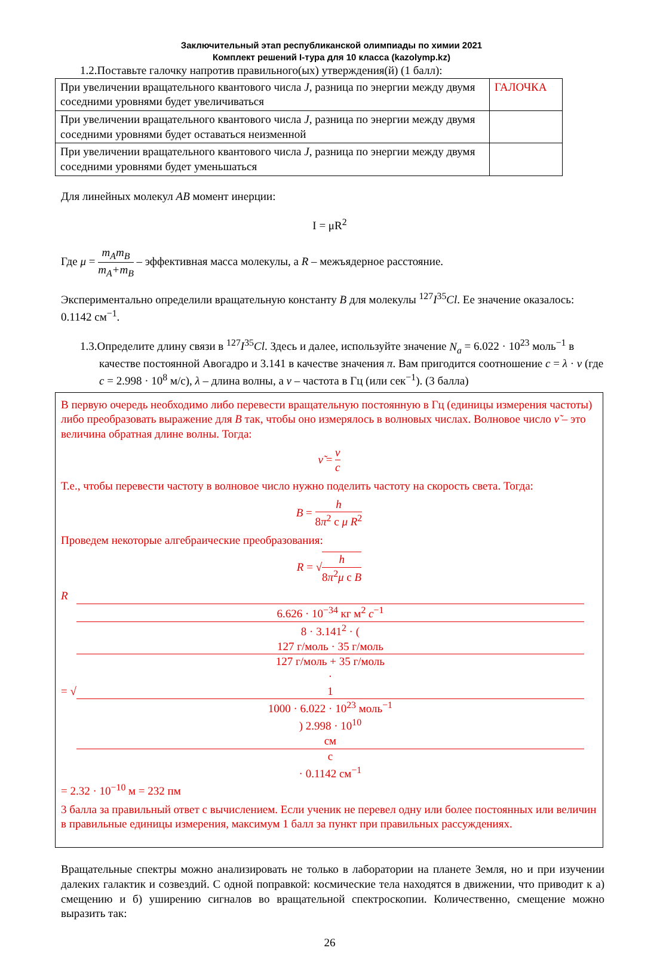Заключительный этап республиканской олимпиады по химии 2021
Комплект решений I-тура для 10 класса (kazolymp.kz)
1.2.Поставьте галочку напротив правильного(ых) утверждения(й) (1 балл):
| При увеличении вращательного квантового числа J , разница по энергии между двумя соседними уровнями будет увеличиваться | ГАЛОЧКА |
| При увеличении вращательного квантового числа J , разница по энергии между двумя соседними уровнями будет оставаться неизменной | |
| При увеличении вращательного квантового числа J , разница по энергии между двумя соседними уровнями будет уменьшаться | |
Для линейных молекул AB момент инерции:
I = μR<sup>2</sup>
Где μ = m<sub>A</sub>m<sub>B</sub> m<sub>A</sub>+m<sub>B</sub> – эффективная масса молекулы, а R – межъядерное расстояние.
Экспериментально определили вращательную константу B для молекулы <sup>127</sup>I<sup>35</sup>Cl. Ее значение оказалось: 0.1142 см<sup>−1</sup>.
1.3.Определите длину связи в <sup>127</sup>I<sup>35</sup>Cl. Здесь и далее, используйте значение N<sub>a</sub> = 6.022 · 10<sup>23</sup> моль<sup>−1</sup> в качестве постоянной Авогадро и 3.141 в качестве значения π. Вам пригодится соотношение c = λ · ν (где c = 2.998 · 10<sup>8</sup> м/с), λ – длина волны, а ν – частота в Гц (или сек<sup>−1</sup>). (3 балла)
В первую очередь необходимо либо перевести вращательную постоянную в Гц (единицы измерения частоты) либо преобразовать выражение для B так, чтобы оно измерялось в волновых числах. Волновое число ν̃ – это величина обратная длине волны. Тогда:
ν̃ = ν c
Т.е., чтобы перевести частоту в волновое число нужно поделить частоту на скорость света. Тогда:
B = h 8π<sup>2</sup> c μ R<sup>2</sup>
Проведем некоторые алгебраические преобразования:
R = √h 8π<sup>2</sup>μ c B
R
= √ 6.626 · 10<sup>−34</sup> кг м<sup>2</sup> c<sup>−1</sup> 8 · 3.141<sup>2</sup> · (
127 г/моль · 35 г/моль
127 г/моль + 35 г/моль
·
1
1000 · 6.022 · 10<sup>23</sup> моль<sup>−1</sup>
) 2.998 · 10<sup>10</sup>
см
с
· 0.1142 см<sup>−1</sup>
= 2.32 · 10<sup>−10</sup> м = 232 пм
3 балла за правильный ответ с вычислением. Если ученик не перевел одну или более постоянных или величин в правильные единицы измерения, максимум 1 балл за пункт при правильных рассуждениях.
Вращательные спектры можно анализировать не только в лаборатории на планете Земля, но и при изучении далеких галактик и созвездий. С одной поправкой: космические тела находятся в движении, что приводит к а) смещению и б) уширению сигналов во вращательной спектроскопии. Количественно, смещение можно выразить так:
26